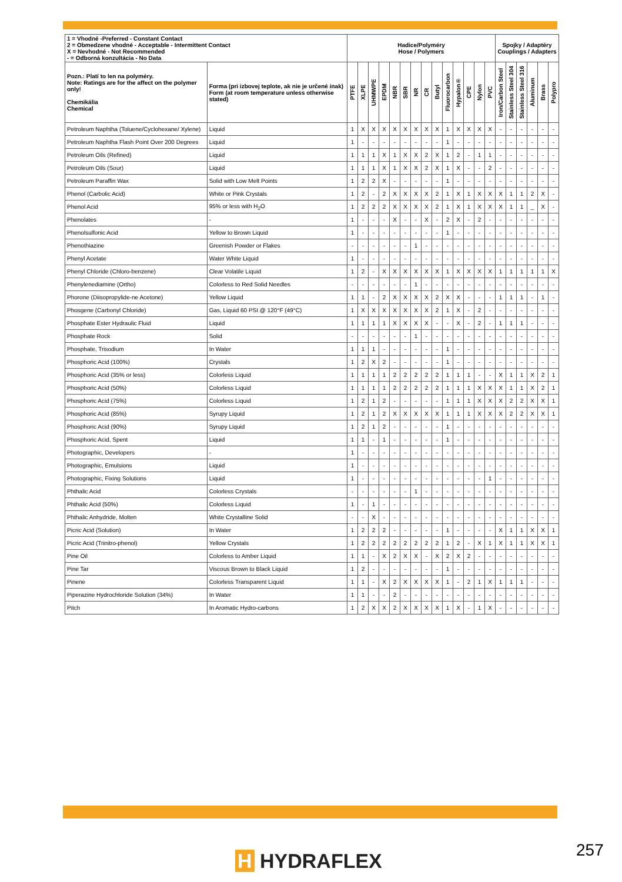| 1 = Vhodné -Preferred - Constant Contact 2 = Obmedzene vhodné - Acceptable - Intermittent Contact X = Nevhodné - Not Recommended - = Odborná konzultácia - No Data | | Hadice/Polyméry Hose / Polymers | | | | | | | | | | | | | | Spojky / Adaptéry Couplings / Adapters | | | | | |
| --- | --- | --- | --- | --- | --- | --- | --- | --- | --- | --- | --- | --- | --- | --- | --- | --- | --- | --- | --- | --- | --- |
| Pozn.: Platí to len na polyméry. Note: Ratings are for the affect on the polymer only! Chemikália Chemical | Forma (pri izbovej teplote, ak nie je určené inak) Form (at room temperature unless otherwise stated) | PTFE | XLPE | UHMWPE | EPDM | NBR | SBR | NR | CR | Butyl | Fluorocarbon | Hypalon® | CPE | Nylon | PVC | Iron/Carbon Steel | Stainless Steel 304 | Stainless Steel 316 | Aluminum | Brass | Polypro |
| Petroleum Naphtha (Toluene/Cyclohexane/ Xylene) | Liquid | 1 | X | X | X | X | X | X | X | X | 1 | X | X | X | X | - | - | - | - | - | - |
| Petroleum Naphtha Flash Point Over 200 Degrees | Liquid | 1 | - | - | - | - | - | - | - | - | 1 | - | - | - | - | - | - | - | - | - | - |
| Petroleum Oils (Refined) | Liquid | 1 | 1 | 1 | X | 1 | X | X | 2 | X | 1 | 2 | - | 1 | 1 | - | - | - | - | - | - |
| Petroleum Oils (Sour) | Liquid | 1 | 1 | 1 | X | 1 | X | X | 2 | X | 1 | X | - | - | 2 | - | - | - | - | - | - |
| Petroleum Paraffin Wax | Solid with Low Melt Points | 1 | 2 | 2 | X | - | - | - | - | - | 1 | - | - | - | - | - | - | - | - | - | - |
| Phenol (Carbolic Acid) | White or Pink Crystals | 1 | 2 | - | 2 | X | X | X | X | 2 | 1 | X | 1 | X | X | X | 1 | 1 | 2 | X | - |
| Phenol Acid | 95% or less with H<sub>2</sub>O | 1 | 2 | 2 | 2 | X | X | X | X | 2 | 1 | X | 1 | X | X | X | 1 | 1 | _ | X | - |
| Phenolates | - | 1 | - | - | - | X | - | - | X | - | 2 | X | - | 2 | - | - | - | - | - | - | - |
| Phenolsulfonic Acid | Yellow to Brown Liquid | 1 | - | - | - | - | - | - | - | - | 1 | - | - | - | - | - | - | - | - | - | - |
| Phenothiazine | Greenish Powder or Flakes | - | - | - | - | - | - | 1 | - | - | - | - | - | - | - | - | - | - | - | - | - |
| Phenyl Acetate | Water White Liquid | 1 | - | - | - | - | - | - | - | - | - | - | - | - | - | - | - | - | - | - | - |
| Phenyl Chloride (Chloro-benzene) | Clear Volatile Liquid | 1 | 2 | - | X | X | X | X | X | X | 1 | X | X | X | X | 1 | 1 | 1 | 1 | 1 | X |
| Phenylenediamine (Ortho) | Colorless to Red Solid Needles | - | - | - | - | - | - | 1 | - | - | - | - | - | - | - | - | - | - | - | - | - |
| Phorone (Diisopropylide-ne Acetone) | Yellow Liquid | 1 | 1 | - | 2 | X | X | X | X | 2 | X | X | - | - | - | 1 | 1 | 1 | - | 1 | - |
| Phosgene (Carbonyl Chloride) | Gas, Liquid 60 PSI @ 120°F (49°C) | 1 | X | X | X | X | X | X | X | 2 | 1 | X | - | 2 | - | - | - | - | - | - | - |
| Phosphate Ester Hydraulic Fluid | Liquid | 1 | 1 | 1 | 1 | X | X | X | X | - | - | X | - | 2 | - | 1 | 1 | 1 | - | - | - |
| Phosphate Rock | Solid | - | - | - | - | - | - | 1 | - | - | - | - | - | - | - | - | - | - | - | - | - |
| Phosphate, Trisodium | In Water | 1 | 1 | 1 | - | - | - | - | - | - | 1 | - | - | - | - | - | - | - | - | - | - |
| Phosphoric Acid (100%) | Crystals | 1 | 2 | X | 2 | - | - | - | - | - | 1 | - | - | - | - | - | - | - | - | - | - |
| Phosphoric Acid (35% or less) | Colorless Liquid | 1 | 1 | 1 | 1 | 2 | 2 | 2 | 2 | 2 | 1 | 1 | 1 | - | - | X | 1 | 1 | X | 2 | 1 |
| Phosphoric Acid (50%) | Colorless Liquid | 1 | 1 | 1 | 1 | 2 | 2 | 2 | 2 | 2 | 1 | 1 | 1 | X | X | X | 1 | 1 | X | 2 | 1 |
| Phosphoric Acid (75%) | Colorless Liquid | 1 | 2 | 1 | 2 | - | - | - | - | - | 1 | 1 | 1 | X | X | X | 2 | 2 | X | X | 1 |
| Phosphoric Acid (85%) | Syrupy Liquid | 1 | 2 | 1 | 2 | X | X | X | X | X | 1 | 1 | 1 | X | X | X | 2 | 2 | X | X | 1 |
| Phosphoric Acid (90%) | Syrupy Liquid | 1 | 2 | 1 | 2 | - | - | - | - | - | 1 | - | - | - | - | - | - | - | - | - | - |
| Phosphoric Acid, Spent | Liquid | 1 | 1 | - | 1 | - | - | - | - | - | 1 | - | - | - | - | - | - | - | - | - | - |
| Photographic, Developers | - | 1 | - | - | - | - | - | - | - | - | - | - | - | - | - | - | - | - | - | - | - |
| Photographic, Emulsions | Liquid | 1 | - | - | - | - | - | - | - | - | - | - | - | - | - | - | - | - | - | - | - |
| Photographic, Fixing Solutions | Liquid | 1 | - | - | - | - | - | - | - | - | - | - | - | - | 1 | - | - | - | - | - | - |
| Phthalic Acid | Colorless Crystals | - | - | - | - | - | - | 1 | - | - | - | - | - | - | - | - | - | - | - | - | - |
| Phthalic Acid (50%) | Colorless Liquid | 1 | - | 1 | - | - | - | - | - | - | - | - | - | - | - | - | - | - | - | - | - |
| Phthalic Anhydride, Molten | White Crystalline Solid | - | - | X | - | - | - | - | - | - | - | - | - | - | - | - | - | - | - | - | - |
| Picric Acid (Solution) | In Water | 1 | 2 | 2 | 2 | - | - | - | - | - | 1 | - | - | - | - | X | 1 | 1 | X | X | 1 |
| Picric Acid (Trinitro-phenol) | Yellow Crystals | 1 | 2 | 2 | 2 | 2 | 2 | 2 | 2 | 2 | 1 | 2 | - | X | 1 | X | 1 | 1 | X | X | 1 |
| Pine Oil | Colorless to Amber Liquid | 1 | 1 | - | X | 2 | X | X | - | X | 2 | X | 2 | - | - | - | - | - | - | - | - |
| Pine Tar | Viscous Brown to Black Liquid | 1 | 2 | - | - | - | - | - | - | - | 1 | - | - | - | - | - | - | - | - | - | - |
| Pinene | Colorless Transparent Liquid | 1 | 1 | - | X | 2 | X | X | X | X | 1 | - | 2 | 1 | X | 1 | 1 | 1 | - | - | - |
| Piperazine Hydrochloride Solution (34%) | In Water | 1 | 1 | - | - | 2 | - | - | - | - | - | - | - | - | - | - | - | - | - | - | - |
| Pitch | In Aromatic Hydro-carbons | 1 | 2 | X | X | 2 | X | X | X | X | 1 | X | - | 1 | X | - | - | - | - | - | - |
H HYDRAFLEX 257